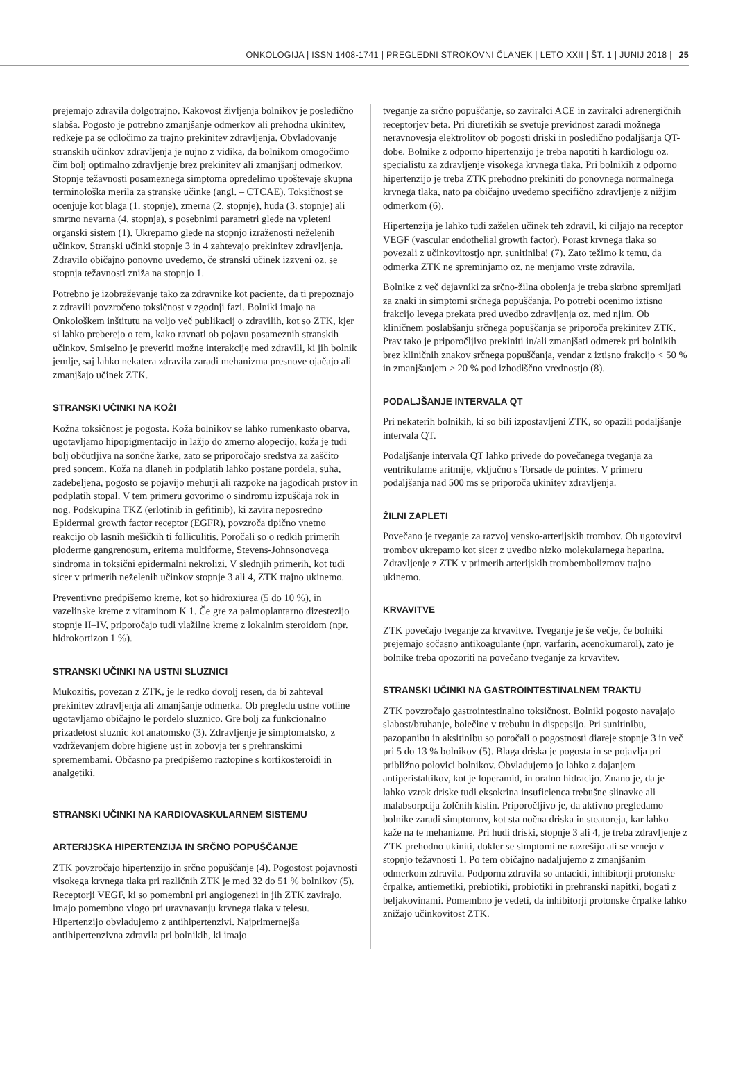ONKOLOGIJA | ISSN 1408-1741 | PREGLEDNI STROKOVNI ČLANEK | LETO XXII | ŠT. 1 | JUNIJ 2018 | 25
prejemajo zdravila dolgotrajno. Kakovost življenja bolnikov je posledično slabša. Pogosto je potrebno zmanjšanje odmerkov ali prehodna ukinitev, redkeje pa se odločimo za trajno prekinitev zdravljenja. Obvladovanje stranskih učinkov zdravljenja je nujno z vidika, da bolnikom omogočimo čim bolj optimalno zdravljenje brez prekinitev ali zmanjšanj odmerkov. Stopnje težavnosti posameznega simptoma opredelimo upoštevaje skupna terminološka merila za stranske učinke (angl. – CTCAE). Toksičnost se ocenjuje kot blaga (1. stopnje), zmerna (2. stopnje), huda (3. stopnje) ali smrtno nevarna (4. stopnja), s posebnimi parametri glede na vpleteni organski sistem (1). Ukrepamo glede na stopnjo izraženosti neželenih učinkov. Stranski učinki stopnje 3 in 4 zahtevajo prekinitev zdravljenja. Zdravilo običajno ponovno uvedemo, če stranski učinek izzveni oz. se stopnja težavnosti zniža na stopnjo 1.
Potrebno je izobraževanje tako za zdravnike kot paciente, da ti prepoznajo z zdravili povzročeno toksičnost v zgodnji fazi. Bolniki imajo na Onkološkem inštitutu na voljo več publikacij o zdravilih, kot so ZTK, kjer si lahko preberejo o tem, kako ravnati ob pojavu posameznih stranskih učinkov. Smiselno je preveriti možne interakcije med zdravili, ki jih bolnik jemlje, saj lahko nekatera zdravila zaradi mehanizma presnove ojačajo ali zmanjšajo učinek ZTK.
STRANSKI UČINKI NA KOŽI
Kožna toksičnost je pogosta. Koža bolnikov se lahko rumenkasto obarva, ugotavljamo hipopigmentacijo in lažjo do zmerno alopecijo, koža je tudi bolj občutljiva na sončne žarke, zato se priporočajo sredstva za zaščito pred soncem. Koža na dlaneh in podplatih lahko postane pordela, suha, zadebeljena, pogosto se pojavijo mehurji ali razpoke na jagodicah prstov in podplatih stopal. V tem primeru govorimo o sindromu izpuščaja rok in nog. Podskupina TKZ (erlotinib in gefitinib), ki zavira neposredno Epidermal growth factor receptor (EGFR), povzroča tipično vnetno reakcijo ob lasnih mešičkih ti folliculitis. Poročali so o redkih primerih pioderme gangrenosum, eritema multiforme, Stevens-Johnsonovega sindroma in toksični epidermalni nekrolizi. V slednjih primerih, kot tudi sicer v primerih neželenih učinkov stopnje 3 ali 4, ZTK trajno ukinemo.
Preventivno predpišemo kreme, kot so hidroxiurea (5 do 10 %), in vazelinske kreme z vitaminom K 1. Če gre za palmoplantarno dizestezijo stopnje II–IV, priporočajo tudi vlažilne kreme z lokalnim steroidom (npr. hidrokortizon 1 %).
STRANSKI UČINKI NA USTNI SLUZNICI
Mukozitis, povezan z ZTK, je le redko dovolj resen, da bi zahteval prekinitev zdravljenja ali zmanjšanje odmerka. Ob pregledu ustne votline ugotavljamo običajno le pordelo sluznico. Gre bolj za funkcionalno prizadetost sluznic kot anatomsko (3). Zdravljenje je simptomatsko, z vzdrževanjem dobre higiene ust in zobovja ter s prehranskimi spremembami. Občasno pa predpišemo raztopine s kortikosteroidi in analgetiki.
STRANSKI UČINKI NA KARDIOVASKULARNEM SISTEMU
ARTERIJSKA HIPERTENZIJA IN SRČNO POPUŠČANJE
ZTK povzročajo hipertenzijo in srčno popuščanje (4). Pogostost pojavnosti visokega krvnega tlaka pri različnih ZTK je med 32 do 51 % bolnikov (5). Receptorji VEGF, ki so pomembni pri angiogenezi in jih ZTK zavirajo, imajo pomembno vlogo pri uravnavanju krvnega tlaka v telesu. Hipertenzijo obvladujemo z antihipertenzivi. Najprimernejša antihipertenzivna zdravila pri bolnikih, ki imajo
tveganje za srčno popuščanje, so zaviralci ACE in zaviralci adrenergičnih receptorjev beta. Pri diuretikih se svetuje previdnost zaradi možnega neravnovesja elektrolitov ob pogosti driski in posledično podaljšanja QT-dobe. Bolnike z odporno hipertenzijo je treba napotiti h kardiologu oz. specialistu za zdravljenje visokega krvnega tlaka. Pri bolnikih z odporno hipertenzijo je treba ZTK prehodno prekiniti do ponovnega normalnega krvnega tlaka, nato pa običajno uvedemo specifično zdravljenje z nižjim odmerkom (6).
Hipertenzija je lahko tudi zaželen učinek teh zdravil, ki ciljajo na receptor VEGF (vascular endothelial growth factor). Porast krvnega tlaka so povezali z učinkovitostjo npr. sunitiniba! (7). Zato težimo k temu, da odmerka ZTK ne spreminjamo oz. ne menjamo vrste zdravila.
Bolnike z več dejavniki za srčno-žilna obolenja je treba skrbno spremljati za znaki in simptomi srčnega popuščanja. Po potrebi ocenimo iztisno frakcijo levega prekata pred uvedbo zdravljenja oz. med njim. Ob kliničnem poslabšanju srčnega popuščanja se priporoča prekinitev ZTK. Prav tako je priporočljivo prekiniti in/ali zmanjšati odmerek pri bolnikih brez kliničnih znakov srčnega popuščanja, vendar z iztisno frakcijo < 50 % in zmanjšanjem > 20 % pod izhodiščno vrednostjo (8).
PODALJŠANJE INTERVALA QT
Pri nekaterih bolnikih, ki so bili izpostavljeni ZTK, so opazili podaljšanje intervala QT.
Podaljšanje intervala QT lahko privede do povečanega tveganja za ventrikularne aritmije, vključno s Torsade de pointes. V primeru podaljšanja nad 500 ms se priporoča ukinitev zdravljenja.
ŽILNI ZAPLETI
Povečano je tveganje za razvoj vensko-arterijskih trombov. Ob ugotovitvi trombov ukrepamo kot sicer z uvedbo nizko molekularnega heparina. Zdravljenje z ZTK v primerih arterijskih trombembolizmov trajno ukinemo.
KRVAVITVE
ZTK povečajo tveganje za krvavitve. Tveganje je še večje, če bolniki prejemajo sočasno antikoagulante (npr. varfarin, acenokumarol), zato je bolnike treba opozoriti na povečano tveganje za krvavitev.
STRANSKI UČINKI NA GASTROINTESTINALNEM TRAKTU
ZTK povzročajo gastrointestinalno toksičnost. Bolniki pogosto navajajo slabost/bruhanje, bolečine v trebuhu in dispepsijo. Pri sunitinibu, pazopanibu in aksitinibu so poročali o pogostnosti diareje stopnje 3 in več pri 5 do 13 % bolnikov (5). Blaga driska je pogosta in se pojavlja pri približno polovici bolnikov. Obvladujemo jo lahko z dajanjem antiperistaltikov, kot je loperamid, in oralno hidracijo. Znano je, da je lahko vzrok driske tudi eksokrina insuficienca trebušne slinavke ali malabsorpcija žolčnih kislin. Priporočljivo je, da aktivno pregledamo bolnike zaradi simptomov, kot sta nočna driska in steatoreja, kar lahko kaže na te mehanizme. Pri hudi driski, stopnje 3 ali 4, je treba zdravljenje z ZTK prehodno ukiniti, dokler se simptomi ne razrešijo ali se vrnejo v stopnjo težavnosti 1. Po tem običajno nadaljujemo z zmanjšanim odmerkom zdravila. Podporna zdravila so antacidi, inhibitorji protonske črpalke, antiemetiki, prebiotiki, probiotiki in prehranski napitki, bogati z beljakovinami. Pomembno je vedeti, da inhibitorji protonske črpalke lahko znižajo učinkovitost ZTK.